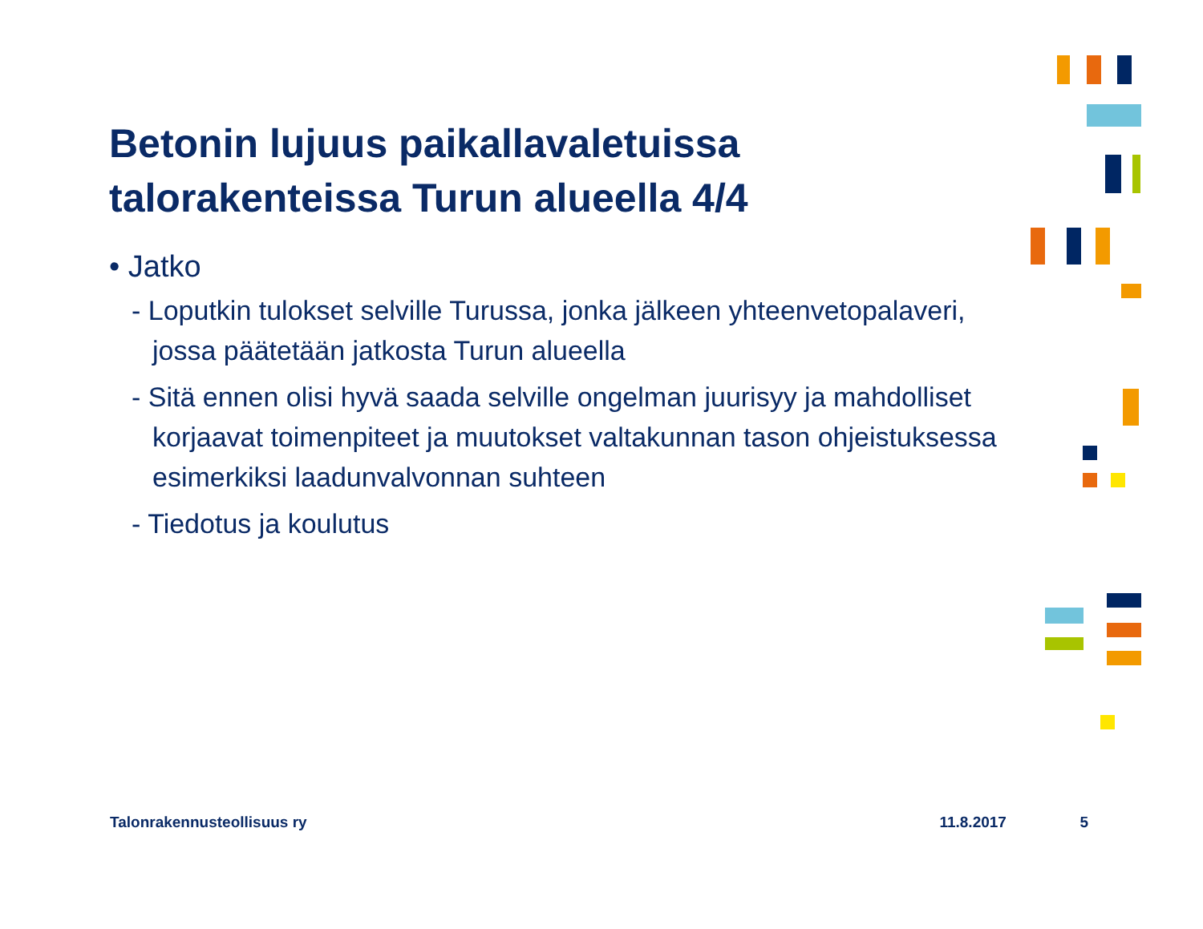Betonin lujuus paikallavaletuissa talorakenteissa Turun alueella 4/4
• Jatko
- Loputkin tulokset selville Turussa, jonka jälkeen yhteenvetopalaveri, jossa päätetään jatkosta Turun alueella
- Sitä ennen olisi hyvä saada selville ongelman juurisyy ja mahdolliset korjaavat toimenpiteet ja muutokset valtakunnan tason ohjeistuksessa esimerkiksi laadunvalvonnan suhteen
- Tiedotus ja koulutus
Talonrakennusteollisuus ry 11.8.2017 5